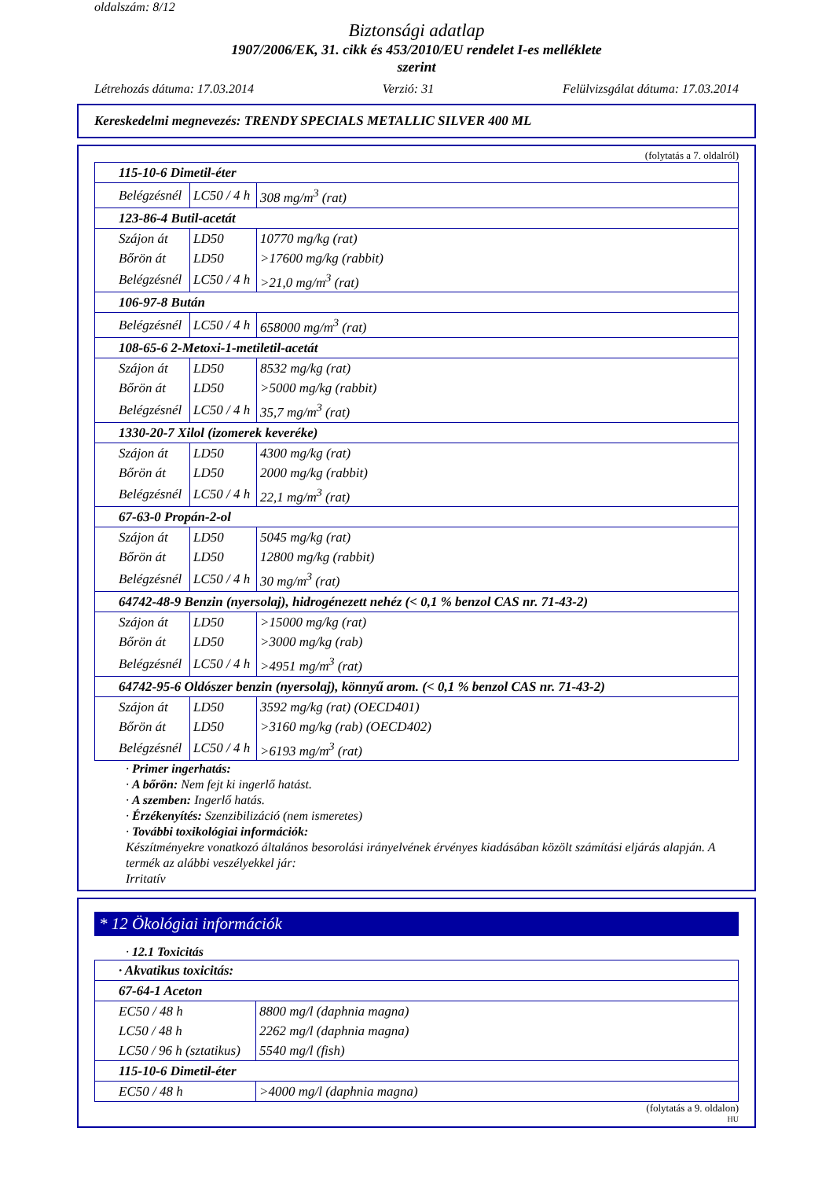oldalszám: 8/12
Biztonsági adatlap
1907/2006/EK, 31. cikk és 453/2010/EU rendelet I-es melléklete
szerint
Létrehozás dátuma: 17.03.2014 Verzió: 31 Felülvizsgálat dátuma: 17.03.2014
Kereskedelmi megnevezés: TRENDY SPECIALS METALLIC SILVER 400 ML
(folytatás a 7. oldalról)
| 115-10-6 Dimetil-éter | | |
| Belégzésnél | LC50 / 4 h | 308 mg/m<sup>3</sup> (rat) |
| 123-86-4 Butil-acetát | | |
| Szájon át | LD50 | 10770 mg/kg (rat) |
| Bőrön át | LD50 | >17600 mg/kg (rabbit) |
| Belégzésnél | LC50 / 4 h | >21,0 mg/m<sup>3</sup> (rat) |
| 106-97-8 Bután | | |
| Belégzésnél | LC50 / 4 h | 658000 mg/m<sup>3</sup> (rat) |
| 108-65-6 2-Metoxi-1-metiletil-acetát | | |
| Szájon át | LD50 | 8532 mg/kg (rat) |
| Bőrön át | LD50 | >5000 mg/kg (rabbit) |
| Belégzésnél | LC50 / 4 h | 35,7 mg/m<sup>3</sup> (rat) |
| 1330-20-7 Xilol (izomerek keveréke) | | |
| Szájon át | LD50 | 4300 mg/kg (rat) |
| Bőrön át | LD50 | 2000 mg/kg (rabbit) |
| Belégzésnél | LC50 / 4 h | 22,1 mg/m<sup>3</sup> (rat) |
| 67-63-0 Propán-2-ol | | |
| Szájon át | LD50 | 5045 mg/kg (rat) |
| Bőrön át | LD50 | 12800 mg/kg (rabbit) |
| Belégzésnél | LC50 / 4 h | 30 mg/m<sup>3</sup> (rat) |
| 64742-48-9 Benzin (nyersolaj), hidrogénezett nehéz (< 0,1 % benzol CAS nr. 71-43-2) | | |
| Szájon át | LD50 | >15000 mg/kg (rat) |
| Bőrön át | LD50 | >3000 mg/kg (rab) |
| Belégzésnél | LC50 / 4 h | >4951 mg/m<sup>3</sup> (rat) |
| 64742-95-6 Oldószer benzin (nyersolaj), könnyű arom. (< 0,1 % benzol CAS nr. 71-43-2) | | |
| Szájon át | LD50 | 3592 mg/kg (rat) (OECD401) |
| Bőrön át | LD50 | >3160 mg/kg (rab) (OECD402) |
| Belégzésnél | LC50 / 4 h | >6193 mg/m<sup>3</sup> (rat) |
· Primer ingerhatás:
· A bőrön: Nem fejt ki ingerlő hatást.
· A szemben: Ingerlő hatás.
· Érzékenyítés: Szenzibilizáció (nem ismeretes)
· További toxikológiai információk:
Készítményekre vonatkozó általános besorolási irányelvének érvényes kiadásában közölt számítási eljárás alapján. A termék az alábbi veszélyekkel jár:
Irritatív
* 12 Ökológiai információk
· 12.1 Toxicitás
| · Akvatikus toxicitás: | |
| 67-64-1 Aceton | |
| EC50 / 48 h | 8800 mg/l (daphnia magna) |
| LC50 / 48 h | 2262 mg/l (daphnia magna) |
| LC50 / 96 h (sztatikus) | 5540 mg/l (fish) |
| 115-10-6 Dimetil-éter | |
| EC50 / 48 h | >4000 mg/l (daphnia magna) |
(folytatás a 9. oldalon)
HU